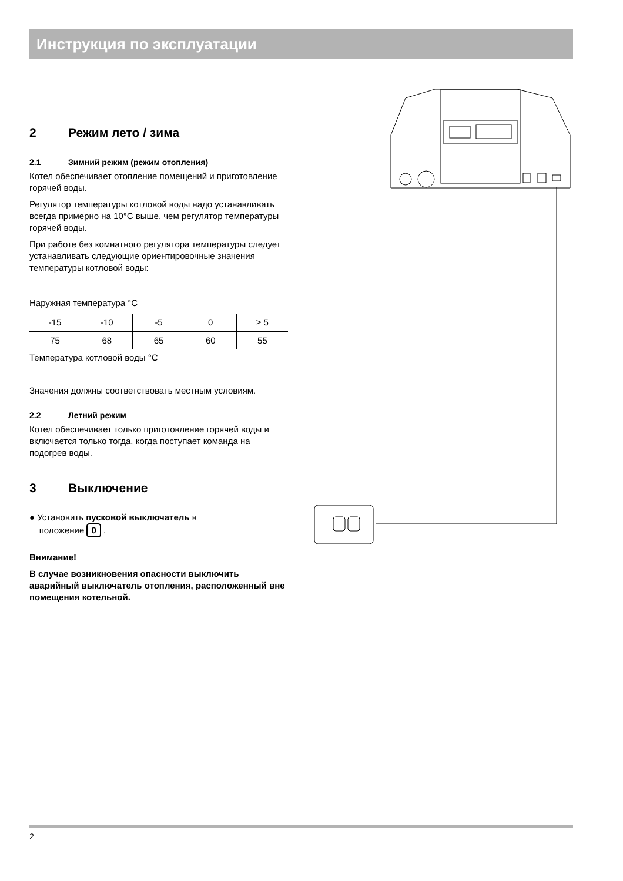Инструкция по эксплуатации
2 Режим лето / зима
2.1 Зимний режим (режим отопления)
Котел обеспечивает отопление помещений и приготовление горячей воды.
Регулятор температуры котловой воды надо устанавливать всегда примерно на 10°C выше, чем регулятор температуры горячей воды.
При работе без комнатного регулятора температуры следует устанавливать следующие ориентировочные значения температуры котловой воды:
Наружная температура °C
| -15 | -10 | -5 | 0 | ≥ 5 |
| 75 | 68 | 65 | 60 | 55 |
Температура котловой воды °C
Значения должны соответствовать местным условиям.
2.2 Летний режим
Котел обеспечивает только приготовление горячей воды и включается только тогда, когда поступает команда на подогрев воды.
3 Выключение
● Установить пусковой выключатель в
положение 0 .
Внимание!
В случае возникновения опасности выключить аварийный выключатель отопления, расположенный вне помещения котельной.
2